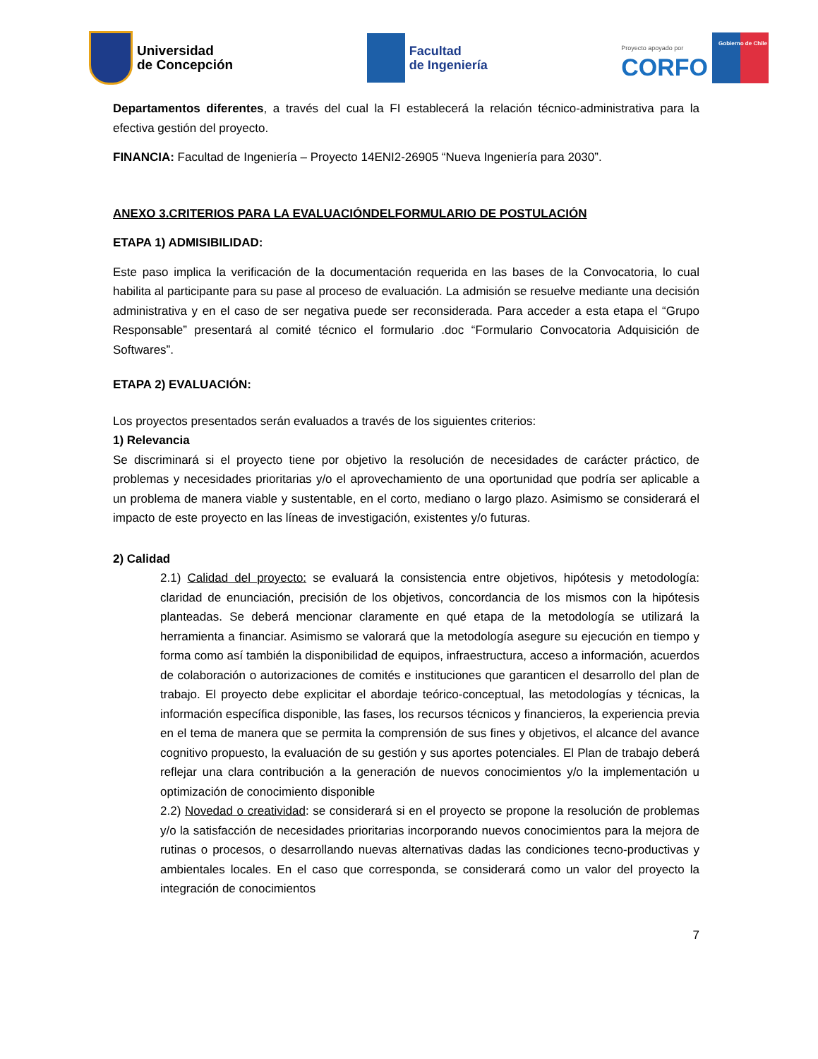Universidad
de Concepción
Facultad
de Ingeniería
Proyecto apoyado por
CORFO
Gobierno de Chile
Departamentos diferentes, a través del cual la FI establecerá la relación técnico-administrativa para la efectiva gestión del proyecto.
FINANCIA: Facultad de Ingeniería – Proyecto 14ENI2-26905 “Nueva Ingeniería para 2030”.
ANEXO 3.CRITERIOS PARA LA EVALUACIÓNDELFORMULARIO DE POSTULACIÓN
ETAPA 1) ADMISIBILIDAD:
Este paso implica la verificación de la documentación requerida en las bases de la Convocatoria, lo cual habilita al participante para su pase al proceso de evaluación. La admisión se resuelve mediante una decisión administrativa y en el caso de ser negativa puede ser reconsiderada. Para acceder a esta etapa el “Grupo Responsable” presentará al comité técnico el formulario .doc “Formulario Convocatoria Adquisición de Softwares”.
ETAPA 2) EVALUACIÓN:
Los proyectos presentados serán evaluados a través de los siguientes criterios:
1) Relevancia
Se discriminará si el proyecto tiene por objetivo la resolución de necesidades de carácter práctico, de problemas y necesidades prioritarias y/o el aprovechamiento de una oportunidad que podría ser aplicable a un problema de manera viable y sustentable, en el corto, mediano o largo plazo. Asimismo se considerará el impacto de este proyecto en las líneas de investigación, existentes y/o futuras.
2) Calidad
2.1) Calidad del proyecto: se evaluará la consistencia entre objetivos, hipótesis y metodología: claridad de enunciación, precisión de los objetivos, concordancia de los mismos con la hipótesis planteadas. Se deberá mencionar claramente en qué etapa de la metodología se utilizará la herramienta a financiar. Asimismo se valorará que la metodología asegure su ejecución en tiempo y forma como así también la disponibilidad de equipos, infraestructura, acceso a información, acuerdos de colaboración o autorizaciones de comités e instituciones que garanticen el desarrollo del plan de trabajo. El proyecto debe explicitar el abordaje teórico-conceptual, las metodologías y técnicas, la información específica disponible, las fases, los recursos técnicos y financieros, la experiencia previa en el tema de manera que se permita la comprensión de sus fines y objetivos, el alcance del avance cognitivo propuesto, la evaluación de su gestión y sus aportes potenciales. El Plan de trabajo deberá reflejar una clara contribución a la generación de nuevos conocimientos y/o la implementación u optimización de conocimiento disponible
2.2) Novedad o creatividad: se considerará si en el proyecto se propone la resolución de problemas y/o la satisfacción de necesidades prioritarias incorporando nuevos conocimientos para la mejora de rutinas o procesos, o desarrollando nuevas alternativas dadas las condiciones tecno-productivas y ambientales locales. En el caso que corresponda, se considerará como un valor del proyecto la integración de conocimientos
7